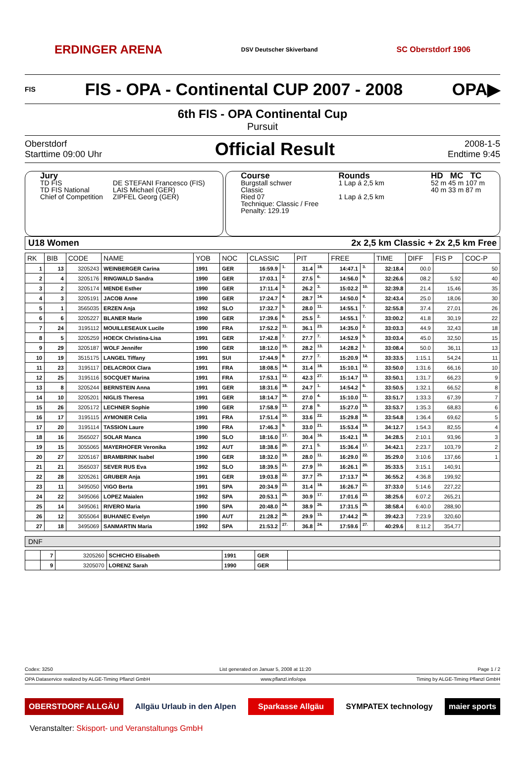ERDINGER ARENA DSV Deutscher Skiverband SC Oberstdorf 1906
FIS FIS - OPA - Continental CUP 2007 - 2008 OPA▶
6th FIS - OPA Continental Cup
Pursuit
Oberstdorf
Starttime 09:00 Uhr
Official Result
2008-1-5
Endtime 9:45
Jury
| TD FIS TD FIS National Chief of Competition | DE STEFANI Francesco (FIS) LAIS Michael (GER) ZIPFEL Georg (GER) |
Course
Burgstall schwer
Classic
Ried 07
Technique: Classic / Free
Penalty: 129.19
Rounds
1 Lap á 2,5 km
1 Lap á 2,5 km
HD MC TC
52 m 45 m 107 m
40 m 33 m 87 m
U18 Women 2x 2,5 km Classic + 2x 2,5 km Free
| RK | BIB | CODE | NAME | YOB | NOC | CLASSIC | | PIT | | FREE | | TIME | DIFF | FIS P | COC-P |
| --- | --- | --- | --- | --- | --- | --- | --- | --- | --- | --- | --- | --- | --- | --- | --- |
| 1 | 13 | 3205243 | WEINBERGER Carina | 1991 | GER | 16:59.9 | 1. | 31.4 | 18. | 14:47.1 | 3. | 32:18.4 | 00.0 | | 50 |
| 2 | 4 | 3205176 | RINGWALD Sandra | 1990 | GER | 17:03.1 | 2. | 27.5 | 6. | 14:56.0 | 9. | 32:26.6 | 08.2 | 5,92 | 40 |
| 3 | 2 | 3205174 | MENDE Esther | 1990 | GER | 17:11.4 | 3. | 26.2 | 3. | 15:02.2 | 10. | 32:39.8 | 21.4 | 15,46 | 35 |
| 4 | 3 | 3205191 | JACOB Anne | 1990 | GER | 17:24.7 | 4. | 28.7 | 14. | 14:50.0 | 4. | 32:43.4 | 25.0 | 18,06 | 30 |
| 5 | 1 | 3565035 | ERZEN Anja | 1992 | SLO | 17:32.7 | 5. | 28.0 | 11. | 14:55.1 | 7. | 32:55.8 | 37.4 | 27,01 | 26 |
| 6 | 6 | 3205227 | BLANER Marie | 1990 | GER | 17:39.6 | 6. | 25.5 | 2. | 14:55.1 | 7. | 33:00.2 | 41.8 | 30,19 | 22 |
| 7 | 24 | 3195112 | MOUILLESEAUX Lucile | 1990 | FRA | 17:52.2 | 11. | 36.1 | 23. | 14:35.0 | 2. | 33:03.3 | 44.9 | 32,43 | 18 |
| 8 | 5 | 3205259 | HOECK Christina-Lisa | 1991 | GER | 17:42.8 | 7. | 27.7 | 7. | 14:52.9 | 5. | 33:03.4 | 45.0 | 32,50 | 15 |
| 9 | 29 | 3205187 | WOLF Jennifer | 1990 | GER | 18:12.0 | 15. | 28.2 | 13. | 14:28.2 | 1. | 33:08.4 | 50.0 | 36,11 | 13 |
| 10 | 19 | 3515175 | LANGEL Tiffany | 1991 | SUI | 17:44.9 | 8. | 27.7 | 7. | 15:20.9 | 14. | 33:33.5 | 1:15.1 | 54,24 | 11 |
| 11 | 23 | 3195117 | DELACROIX Clara | 1991 | FRA | 18:08.5 | 14. | 31.4 | 18. | 15:10.1 | 12. | 33:50.0 | 1:31.6 | 66,16 | 10 |
| 12 | 25 | 3195116 | SOCQUET Marina | 1991 | FRA | 17:53.1 | 12. | 42.3 | 27. | 15:14.7 | 13. | 33:50.1 | 1:31.7 | 66,23 | 9 |
| 13 | 8 | 3205244 | BERNSTEIN Anna | 1991 | GER | 18:31.6 | 18. | 24.7 | 1. | 14:54.2 | 6. | 33:50.5 | 1:32.1 | 66,52 | 8 |
| 14 | 10 | 3205201 | NIGLIS Theresa | 1991 | GER | 18:14.7 | 16. | 27.0 | 4. | 15:10.0 | 11. | 33:51.7 | 1:33.3 | 67,39 | 7 |
| 15 | 26 | 3205172 | LECHNER Sophie | 1990 | GER | 17:58.9 | 13. | 27.8 | 9. | 15:27.0 | 15. | 33:53.7 | 1:35.3 | 68,83 | 6 |
| 16 | 17 | 3195115 | AYMONIER Celia | 1991 | FRA | 17:51.4 | 10. | 33.6 | 22. | 15:29.8 | 16. | 33:54.8 | 1:36.4 | 69,62 | 5 |
| 17 | 20 | 3195114 | TASSION Laure | 1990 | FRA | 17:46.3 | 9. | 33.0 | 21. | 15:53.4 | 19. | 34:12.7 | 1:54.3 | 82,55 | 4 |
| 18 | 16 | 3565027 | SOLAR Manca | 1990 | SLO | 18:16.0 | 17. | 30.4 | 16. | 15:42.1 | 18. | 34:28.5 | 2:10.1 | 93,96 | 3 |
| 19 | 15 | 3055065 | MAYERHOFER Veronika | 1992 | AUT | 18:38.6 | 20. | 27.1 | 5. | 15:36.4 | 17. | 34:42.1 | 2:23.7 | 103,79 | 2 |
| 20 | 27 | 3205167 | BRAMBRINK Isabel | 1990 | GER | 18:32.0 | 19. | 28.0 | 11. | 16:29.0 | 22. | 35:29.0 | 3:10.6 | 137,66 | 1 |
| 21 | 21 | 3565037 | SEVER RUS Eva | 1992 | SLO | 18:39.5 | 21. | 27.9 | 10. | 16:26.1 | 20. | 35:33.5 | 3:15.1 | 140,91 | |
| 22 | 28 | 3205261 | GRUBER Anja | 1991 | GER | 19:03.8 | 22. | 37.7 | 25. | 17:13.7 | 24. | 36:55.2 | 4:36.8 | 199,92 | |
| 23 | 11 | 3495050 | VIGO Berta | 1991 | SPA | 20:34.9 | 23. | 31.4 | 18. | 16:26.7 | 21. | 37:33.0 | 5:14.6 | 227,22 | |
| 24 | 22 | 3495066 | LOPEZ Maialen | 1992 | SPA | 20:53.1 | 25. | 30.9 | 17. | 17:01.6 | 23. | 38:25.6 | 6:07.2 | 265,21 | |
| 25 | 14 | 3495061 | RIVERO Maria | 1990 | SPA | 20:48.0 | 24. | 38.9 | 26. | 17:31.5 | 25. | 38:58.4 | 6:40.0 | 288,90 | |
| 26 | 12 | 3055064 | BUHANEC Evelyn | 1990 | AUT | 21:28.2 | 26. | 29.9 | 15. | 17:44.2 | 26. | 39:42.3 | 7:23.9 | 320,60 | |
| 27 | 18 | 3495069 | SANMARTIN Maria | 1992 | SPA | 21:53.2 | 27. | 36.8 | 24. | 17:59.6 | 27. | 40:29.6 | 8:11.2 | 354,77 | |
DNF
| | 7 | 3205260 | SCHICHO Elisabeth | 1991 | GER | |
| | 9 | 3205070 | LORENZ Sarah | 1990 | GER | |
Codex: 3250 List generated on Januar 5, 2008 at 11:20 Page 1 / 2
OPA Dataservice realized by ALGE-Timing Pflanzl GmbH www.pflanzl.info/opa Timing by ALGE-Timing Pflanzl GmbH
OBERSTDORF ALLGÄU Allgäu Urlaub in den Alpen Sparkasse Allgäu SYMPATEX technology maier sports
Veranstalter: Skisport- und Veranstaltungs GmbH